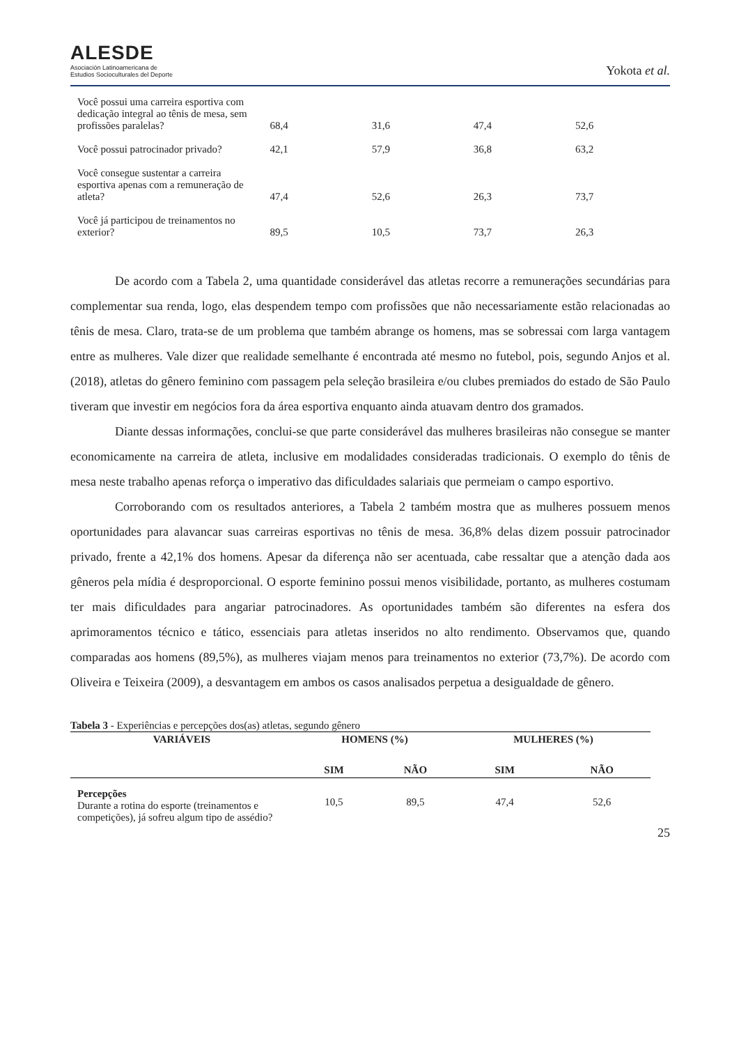ALESDE
Asociación Latinoamericana de
Estudios Socioculturales del Deporte
Yokota et al.
| Você possui uma carreira esportiva com dedicação integral ao tênis de mesa, sem profissões paralelas? | 68,4 | 31,6 | 47,4 | 52,6 |
| Você possui patrocinador privado? | 42,1 | 57,9 | 36,8 | 63,2 |
| Você consegue sustentar a carreira esportiva apenas com a remuneração de atleta? | 47,4 | 52,6 | 26,3 | 73,7 |
| Você já participou de treinamentos no exterior? | 89,5 | 10,5 | 73,7 | 26,3 |
De acordo com a Tabela 2, uma quantidade considerável das atletas recorre a remunerações secundárias para complementar sua renda, logo, elas despendem tempo com profissões que não necessariamente estão relacionadas ao tênis de mesa. Claro, trata-se de um problema que também abrange os homens, mas se sobressai com larga vantagem entre as mulheres. Vale dizer que realidade semelhante é encontrada até mesmo no futebol, pois, segundo Anjos et al. (2018), atletas do gênero feminino com passagem pela seleção brasileira e/ou clubes premiados do estado de São Paulo tiveram que investir em negócios fora da área esportiva enquanto ainda atuavam dentro dos gramados.
Diante dessas informações, conclui-se que parte considerável das mulheres brasileiras não consegue se manter economicamente na carreira de atleta, inclusive em modalidades consideradas tradicionais. O exemplo do tênis de mesa neste trabalho apenas reforça o imperativo das dificuldades salariais que permeiam o campo esportivo.
Corroborando com os resultados anteriores, a Tabela 2 também mostra que as mulheres possuem menos oportunidades para alavancar suas carreiras esportivas no tênis de mesa. 36,8% delas dizem possuir patrocinador privado, frente a 42,1% dos homens. Apesar da diferença não ser acentuada, cabe ressaltar que a atenção dada aos gêneros pela mídia é desproporcional. O esporte feminino possui menos visibilidade, portanto, as mulheres costumam ter mais dificuldades para angariar patrocinadores. As oportunidades também são diferentes na esfera dos aprimoramentos técnico e tático, essenciais para atletas inseridos no alto rendimento. Observamos que, quando comparadas aos homens (89,5%), as mulheres viajam menos para treinamentos no exterior (73,7%). De acordo com Oliveira e Teixeira (2009), a desvantagem em ambos os casos analisados perpetua a desigualdade de gênero.
Tabela 3 - Experiências e percepções dos(as) atletas, segundo gênero
| VARIÁVEIS | HOMENS (%) | | MULHERES (%) | |
| --- | --- | --- | --- | --- |
| | SIM | NÃO | SIM | NÃO |
| Percepções Durante a rotina do esporte (treinamentos e competições), já sofreu algum tipo de assédio? | 10,5 | 89,5 | 47,4 | 52,6 |
25